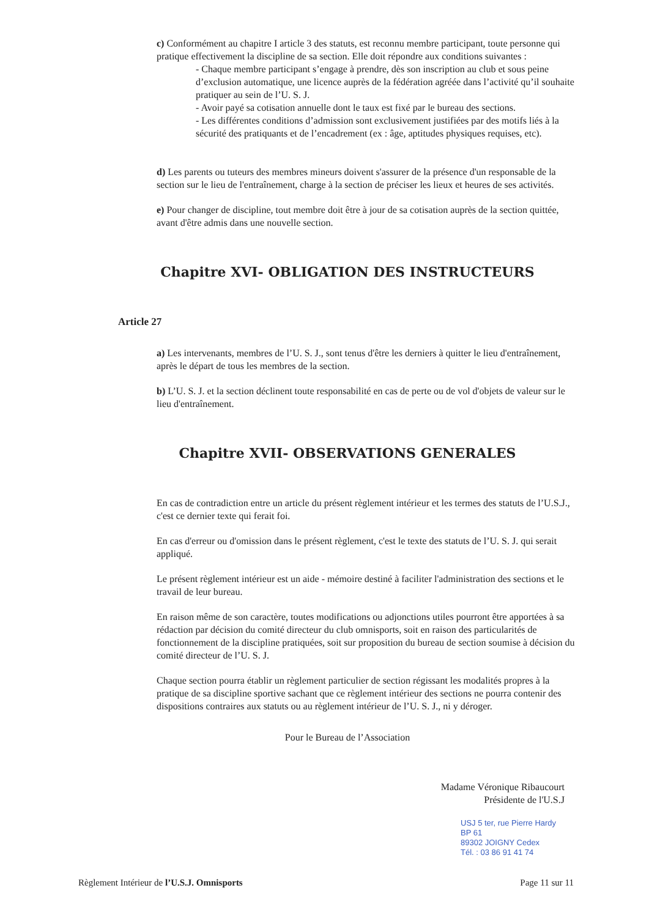c) Conformément au chapitre I article 3 des statuts, est reconnu membre participant, toute personne qui pratique effectivement la discipline de sa section. Elle doit répondre aux conditions suivantes :
- Chaque membre participant s’engage à prendre, dès son inscription au club et sous peine d’exclusion automatique, une licence auprès de la fédération agréée dans l’activité qu’il souhaite pratiquer au sein de l’U. S. J.
- Avoir payé sa cotisation annuelle dont le taux est fixé par le bureau des sections.
- Les différentes conditions d’admission sont exclusivement justifiées par des motifs liés à la sécurité des pratiquants et de l’encadrement (ex : âge, aptitudes physiques requises, etc).
d) Les parents ou tuteurs des membres mineurs doivent s'assurer de la présence d'un responsable de la section sur le lieu de l'entraînement, charge à la section de préciser les lieux et heures de ses activités.
e) Pour changer de discipline, tout membre doit être à jour de sa cotisation auprès de la section quittée, avant d'être admis dans une nouvelle section.
Chapitre XVI- OBLIGATION DES INSTRUCTEURS
Article 27
a) Les intervenants, membres de l’U. S. J., sont tenus d'être les derniers à quitter le lieu d'entraînement, après le départ de tous les membres de la section.
b) L’U. S. J. et la section déclinent toute responsabilité en cas de perte ou de vol d'objets de valeur sur le lieu d'entraînement.
Chapitre XVII- OBSERVATIONS GENERALES
En cas de contradiction entre un article du présent règlement intérieur et les termes des statuts de l’U.S.J., c'est ce dernier texte qui ferait foi.
En cas d'erreur ou d'omission dans le présent règlement, c'est le texte des statuts de l’U. S. J. qui serait appliqué.
Le présent règlement intérieur est un aide - mémoire destiné à faciliter l'administration des sections et le travail de leur bureau.
En raison même de son caractère, toutes modifications ou adjonctions utiles pourront être apportées à sa rédaction par décision du comité directeur du club omnisports, soit en raison des particularités de fonctionnement de la discipline pratiquées, soit sur proposition du bureau de section soumise à décision du comité directeur de l’U. S. J.
Chaque section pourra établir un règlement particulier de section régissant les modalités propres à la pratique de sa discipline sportive sachant que ce règlement intérieur des sections ne pourra contenir des dispositions contraires aux statuts ou au règlement intérieur de l’U. S. J., ni y déroger.
Pour le Bureau de l’Association
Madame Véronique Ribaucourt
Présidente de l'U.S.J
USJ 5 ter, rue Pierre Hardy
BP 61
89302 JOIGNY Cedex
Tél. : 03 86 91 41 74
Règlement Intérieur de l’U.S.J. Omnisports Page 11 sur 11